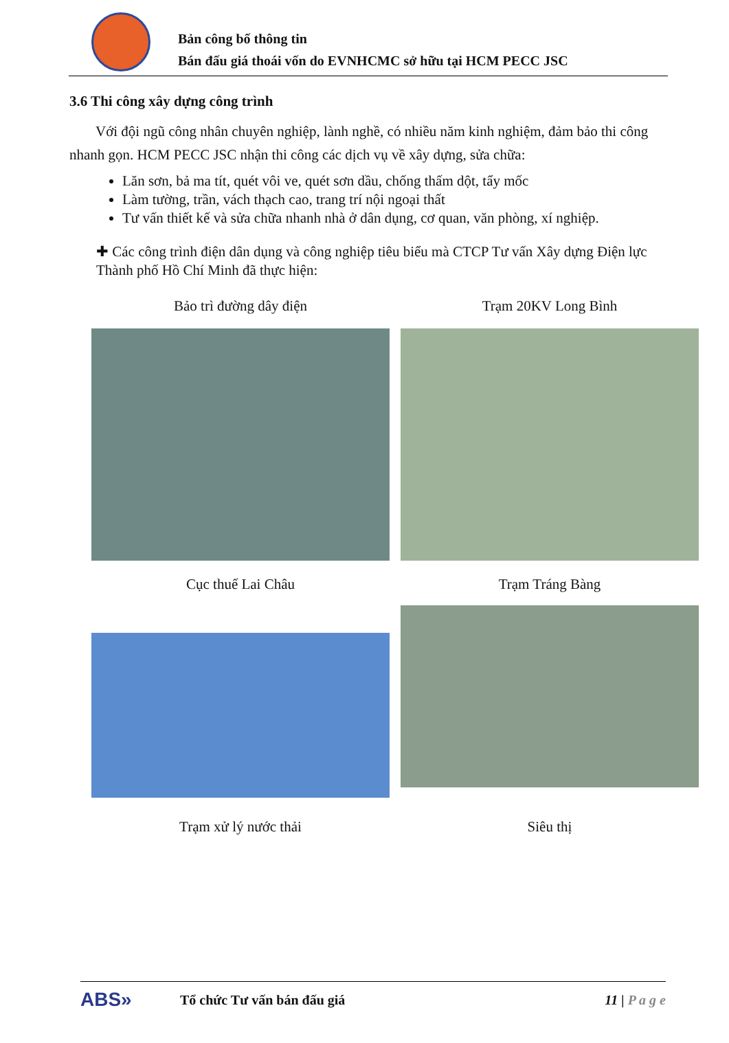Bản công bố thông tin
Bán đấu giá thoái vốn do EVNHCMC sở hữu tại HCM PECC JSC
3.6 Thi công xây dựng công trình
Với đội ngũ công nhân chuyên nghiệp, lành nghề, có nhiều năm kinh nghiệm, đảm bảo thi công nhanh gọn. HCM PECC JSC nhận thi công các dịch vụ về xây dựng, sửa chữa:
Lăn sơn, bả ma tít, quét vôi ve, quét sơn dầu, chống thấm dột, tẩy mốc
Làm tường, trần, vách thạch cao, trang trí nội ngoại thất
Tư vấn thiết kế và sửa chữa nhanh nhà ở dân dụng, cơ quan, văn phòng, xí nghiệp.
✚ Các công trình điện dân dụng và công nghiệp tiêu biểu mà CTCP Tư vấn Xây dựng Điện lực Thành phố Hồ Chí Minh đã thực hiện:
Bảo trì đường dây điện Trạm 20KV Long Bình
Cục thuế Lai Châu Trạm Tráng Bàng
Trạm xử lý nước thải Siêu thị
ABS»
Tổ chức Tư vấn bán đấu giá 11 | P a g e